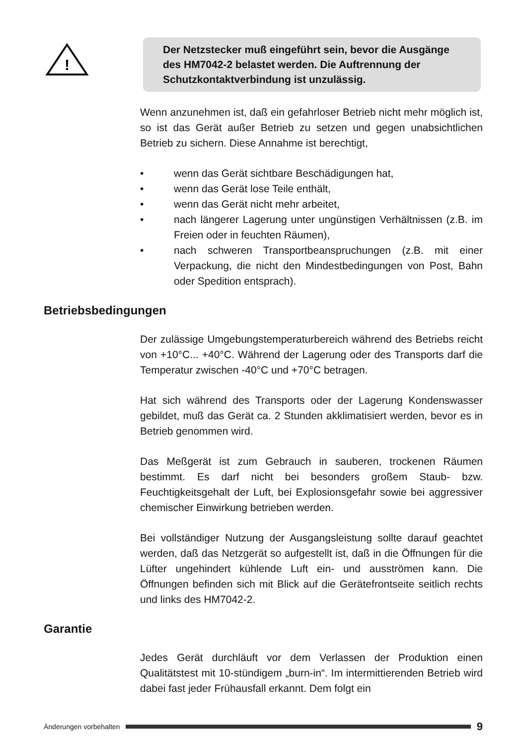!
Der Netzstecker muß eingeführt sein, bevor die Ausgänge des HM7042-2 belastet werden. Die Auftrennung der Schutzkontaktverbindung ist unzulässig.
Wenn anzunehmen ist, daß ein gefahrloser Betrieb nicht mehr möglich ist, so ist das Gerät außer Betrieb zu setzen und gegen unabsichtlichen Betrieb zu sichern. Diese Annahme ist berechtigt,
• wenn das Gerät sichtbare Beschädigungen hat,
• wenn das Gerät lose Teile enthält,
• wenn das Gerät nicht mehr arbeitet,
• nach längerer Lagerung unter ungünstigen Verhältnissen (z.B. im Freien oder in feuchten Räumen),
• nach schweren Transportbeanspruchungen (z.B. mit einer Verpackung, die nicht den Mindestbedingungen von Post, Bahn oder Spedition entsprach).
Betriebsbedingungen
Der zulässige Umgebungstemperaturbereich während des Betriebs reicht von +10°C... +40°C. Während der Lagerung oder des Transports darf die Temperatur zwischen -40°C und +70°C betragen.
Hat sich während des Transports oder der Lagerung Kondenswasser gebildet, muß das Gerät ca. 2 Stunden akklimatisiert werden, bevor es in Betrieb genommen wird.
Das Meßgerät ist zum Gebrauch in sauberen, trockenen Räumen bestimmt. Es darf nicht bei besonders großem Staub- bzw. Feuchtigkeitsgehalt der Luft, bei Explosionsgefahr sowie bei aggressiver chemischer Einwirkung betrieben werden.
Bei vollständiger Nutzung der Ausgangsleistung sollte darauf geachtet werden, daß das Netzgerät so aufgestellt ist, daß in die Öffnungen für die Lüfter ungehindert kühlende Luft ein- und ausströmen kann. Die Öffnungen befinden sich mit Blick auf die Gerätefrontseite seitlich rechts und links des HM7042-2.
Garantie
Jedes Gerät durchläuft vor dem Verlassen der Produktion einen Qualitätstest mit 10-stündigem „burn-in“. Im intermittierenden Betrieb wird dabei fast jeder Frühausfall erkannt. Dem folgt ein
Änderungen vorbehalten 9